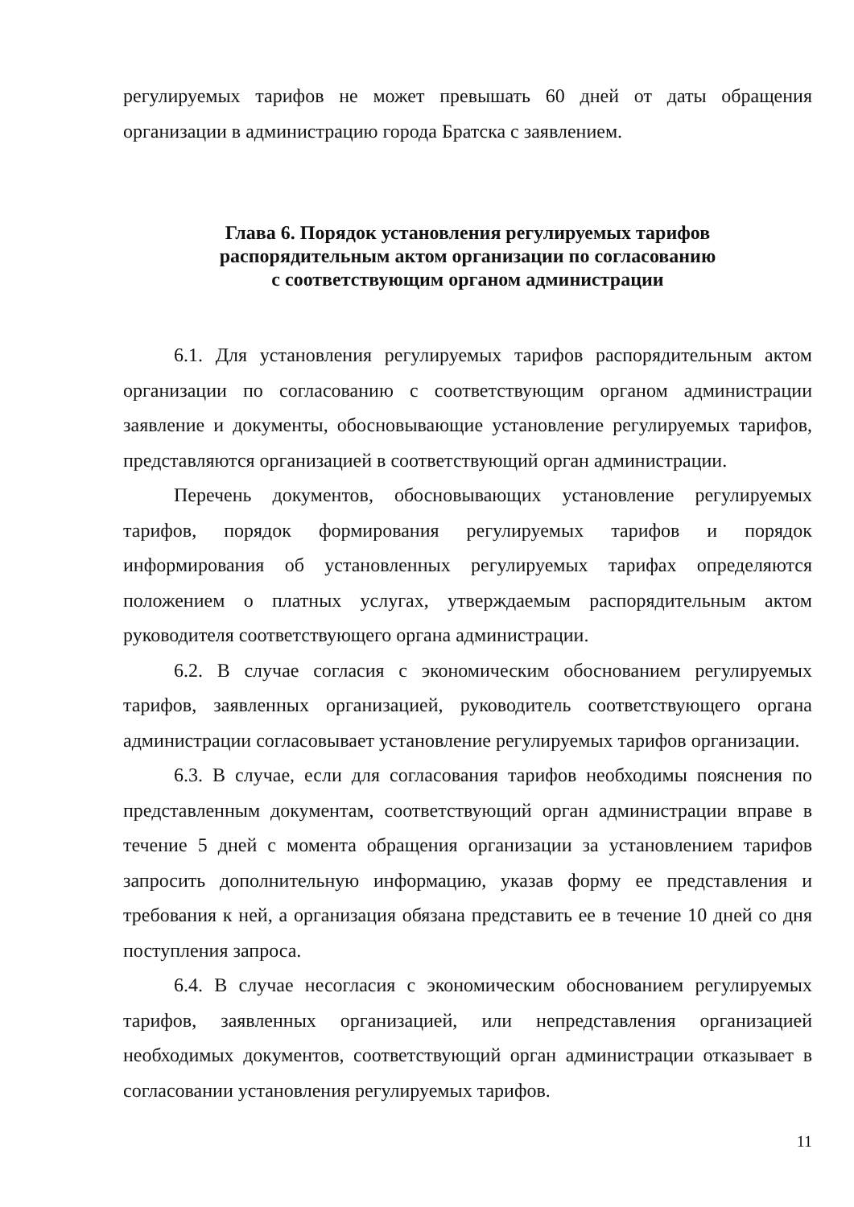регулируемых тарифов не может превышать 60 дней от даты обращения организации в администрацию города Братска с заявлением.
Глава 6. Порядок установления регулируемых тарифов
распорядительным актом организации по согласованию
с соответствующим органом администрации
6.1. Для установления регулируемых тарифов распорядительным актом организации по согласованию с соответствующим органом администрации заявление и документы, обосновывающие установление регулируемых тарифов, представляются организацией в соответствующий орган администрации.
Перечень документов, обосновывающих установление регулируемых тарифов, порядок формирования регулируемых тарифов и порядок информирования об установленных регулируемых тарифах определяются положением о платных услугах, утверждаемым распорядительным актом руководителя соответствующего органа администрации.
6.2. В случае согласия с экономическим обоснованием регулируемых тарифов, заявленных организацией, руководитель соответствующего органа администрации согласовывает установление регулируемых тарифов организации.
6.3. В случае, если для согласования тарифов необходимы пояснения по представленным документам, соответствующий орган администрации вправе в течение 5 дней с момента обращения организации за установлением тарифов запросить дополнительную информацию, указав форму ее представления и требования к ней, а организация обязана представить ее в течение 10 дней со дня поступления запроса.
6.4. В случае несогласия с экономическим обоснованием регулируемых тарифов, заявленных организацией, или непредставления организацией необходимых документов, соответствующий орган администрации отказывает в согласовании установления регулируемых тарифов.
11